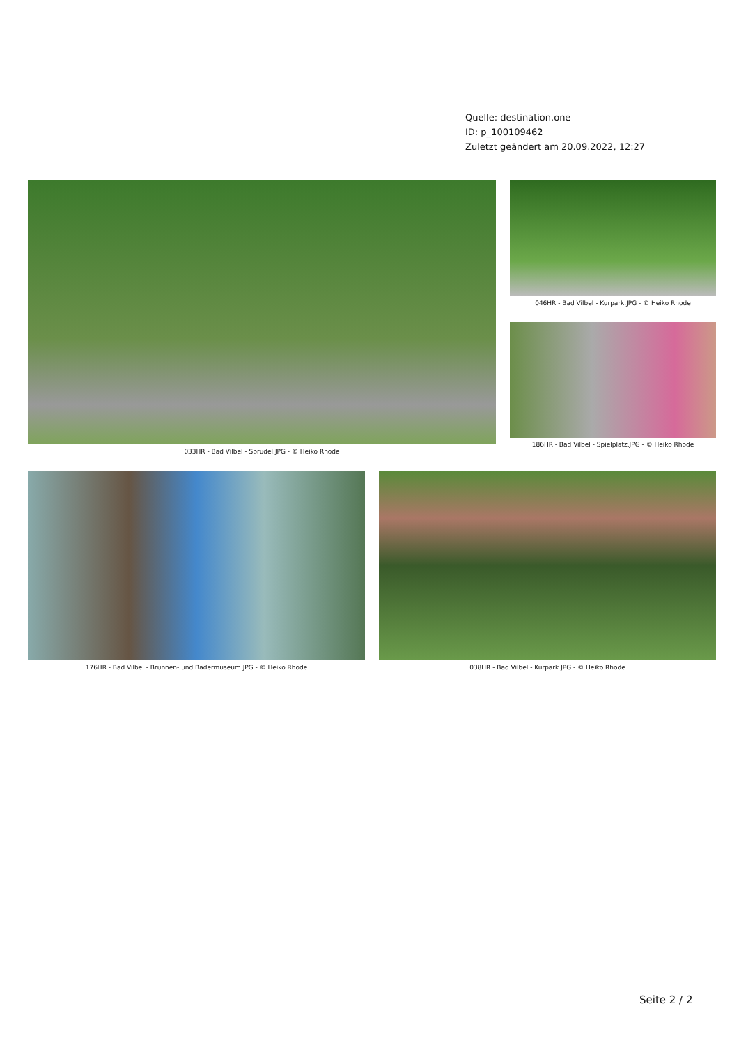Quelle: destination.one
ID: p_100109462
Zuletzt geändert am 20.09.2022, 12:27
033HR - Bad Vilbel - Sprudel.JPG - © Heiko Rhode 046HR - Bad Vilbel - Kurpark.JPG - © Heiko Rhode
186HR - Bad Vilbel - Spielplatz.JPG - © Heiko Rhode
176HR - Bad Vilbel - Brunnen- und Bädermuseum.JPG - © Heiko Rhode 038HR - Bad Vilbel - Kurpark.JPG - © Heiko Rhode
Seite 2 / 2